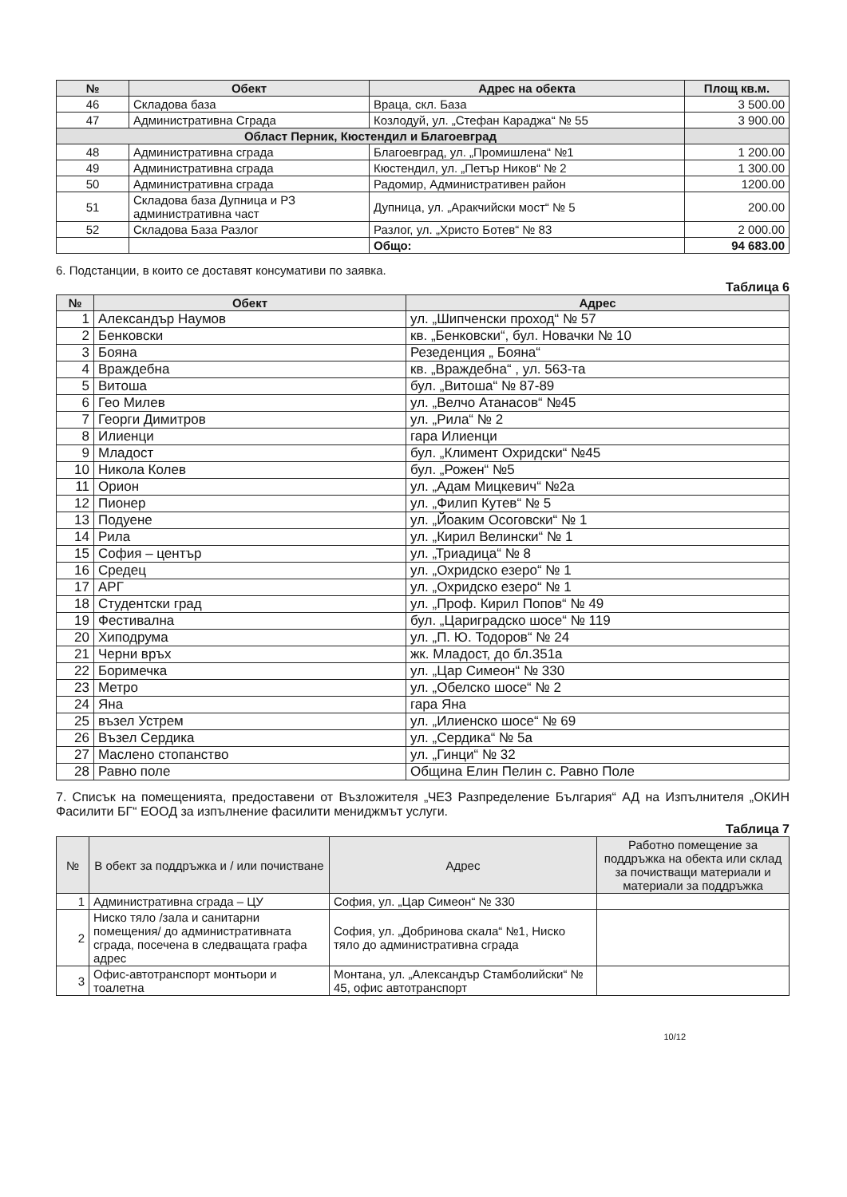| № | Обект | Адрес на обекта | Площ кв.м. |
| --- | --- | --- | --- |
| 46 | Складова база | Враца, скл. База | 3 500.00 |
| 47 | Административна Сграда | Козлодуй, ул. „Стефан Караджа“ № 55 | 3 900.00 |
| Област Перник, Кюстендил и Благоевград | | | |
| 48 | Административна сграда | Благоевград, ул. „Промишлена“ №1 | 1 200.00 |
| 49 | Административна сграда | Кюстендил, ул. „Петър Ников“ № 2 | 1 300.00 |
| 50 | Административна сграда | Радомир, Административен район | 1200.00 |
| 51 | Складова база Дупница и РЗ административна част | Дупница, ул. „Аракчийски мост“ № 5 | 200.00 |
| 52 | Складова База Разлог | Разлог, ул. „Христо Ботев“ № 83 | 2 000.00 |
| | | Общо: | 94 683.00 |
6. Подстанции, в които се доставят консумативи по заявка.
Таблица 6
| № | Обект | Адрес |
| --- | --- | --- |
| 1 | Александър Наумов | ул. „Шипченски проход“ № 57 |
| 2 | Бенковски | кв. „Бенковски“, бул. Новачки № 10 |
| 3 | Бояна | Резеденция „ Бояна“ |
| 4 | Враждебна | кв. „Враждебна“ , ул. 563-та |
| 5 | Витоша | бул. „Витоша“ № 87-89 |
| 6 | Гео Милев | ул. „Велчо Атанасов“ №45 |
| 7 | Георги Димитров | ул. „Рила“ № 2 |
| 8 | Илиенци | гара Илиенци |
| 9 | Младост | бул. „Климент Охридски“ №45 |
| 10 | Никола Колев | бул. „Рожен“ №5 |
| 11 | Орион | ул. „Адам Мицкевич“ №2а |
| 12 | Пионер | ул. „Филип Кутев“ № 5 |
| 13 | Подуене | ул. „Йоаким Осоговски“ № 1 |
| 14 | Рила | ул. „Кирил Велински“ № 1 |
| 15 | София – център | ул. „Триадица“ № 8 |
| 16 | Средец | ул. „Охридско езеро“ № 1 |
| 17 | АРГ | ул. „Охридско езеро“ № 1 |
| 18 | Студентски град | ул. „Проф. Кирил Попов“ № 49 |
| 19 | Фестивална | бул. „Цариградско шосе“ № 119 |
| 20 | Хиподрума | ул. „П. Ю. Тодоров“ № 24 |
| 21 | Черни връх | жк. Младост, до бл.351а |
| 22 | Боримечка | ул. „Цар Симеон“ № 330 |
| 23 | Метро | ул. „Обелско шосе“ № 2 |
| 24 | Яна | гара Яна |
| 25 | възел Устрем | ул. „Илиенско шосе“ № 69 |
| 26 | Възел Сердика | ул. „Сердика“ № 5а |
| 27 | Маслено стопанство | ул. „Гинци“ № 32 |
| 28 | Равно поле | Община Елин Пелин с. Равно Поле |
7. Списък на помещенията, предоставени от Възложителя „ЧЕЗ Разпределение България“ АД на Изпълнителя „ОКИН Фасилити БГ“ ЕООД за изпълнение фасилити мениджмът услуги.
Таблица 7
| № | В обект за поддръжка и / или почистване | Адрес | Работно помещение за поддръжка на обекта или склад за почистващи материали и материали за поддръжка |
| --- | --- | --- | --- |
| 1 | Административна сграда – ЦУ | София, ул. „Цар Симеон“ № 330 | |
| 2 | Ниско тяло /зала и санитарни помещения/ до административната сграда, посечена в следващата графа адрес | София, ул. „Добринова скала“ №1, Ниско тяло до административна сграда | |
| 3 | Офис-автотранспорт монтьори и тоалетна | Монтана, ул. „Александър Стамболийски“ № 45, офис автотранспорт | |
10/12